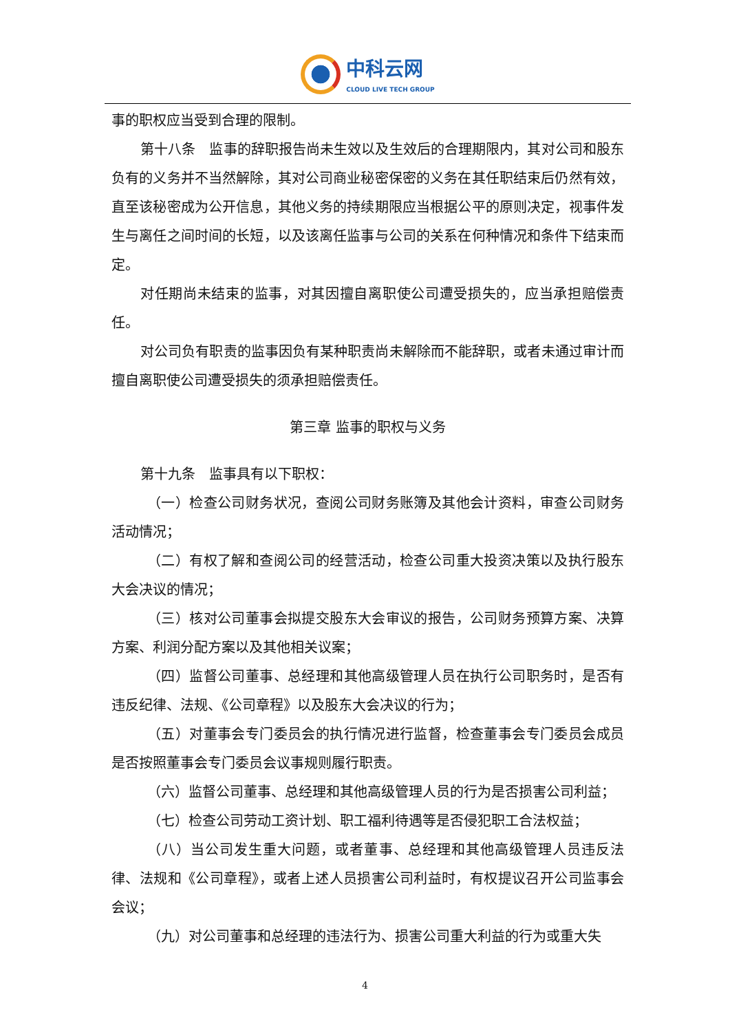中科云网
CLOUD LIVE TECH GROUP
事的职权应当受到合理的限制。
第十八条　监事的辞职报告尚未生效以及生效后的合理期限内，其对公司和股东负有的义务并不当然解除，其对公司商业秘密保密的义务在其任职结束后仍然有效，直至该秘密成为公开信息，其他义务的持续期限应当根据公平的原则决定，视事件发生与离任之间时间的长短，以及该离任监事与公司的关系在何种情况和条件下结束而定。
对任期尚未结束的监事，对其因擅自离职使公司遭受损失的，应当承担赔偿责任。
对公司负有职责的监事因负有某种职责尚未解除而不能辞职，或者未通过审计而擅自离职使公司遭受损失的须承担赔偿责任。
第三章 监事的职权与义务
第十九条　监事具有以下职权：
（一）检查公司财务状况，查阅公司财务账簿及其他会计资料，审查公司财务活动情况；
（二）有权了解和查阅公司的经营活动，检查公司重大投资决策以及执行股东大会决议的情况；
（三）核对公司董事会拟提交股东大会审议的报告，公司财务预算方案、决算方案、利润分配方案以及其他相关议案；
（四）监督公司董事、总经理和其他高级管理人员在执行公司职务时，是否有违反纪律、法规、《公司章程》以及股东大会决议的行为；
（五）对董事会专门委员会的执行情况进行监督，检查董事会专门委员会成员是否按照董事会专门委员会议事规则履行职责。
（六）监督公司董事、总经理和其他高级管理人员的行为是否损害公司利益；
（七）检查公司劳动工资计划、职工福利待遇等是否侵犯职工合法权益；
（八）当公司发生重大问题，或者董事、总经理和其他高级管理人员违反法律、法规和《公司章程》，或者上述人员损害公司利益时，有权提议召开公司监事会会议；
（九）对公司董事和总经理的违法行为、损害公司重大利益的行为或重大失
4